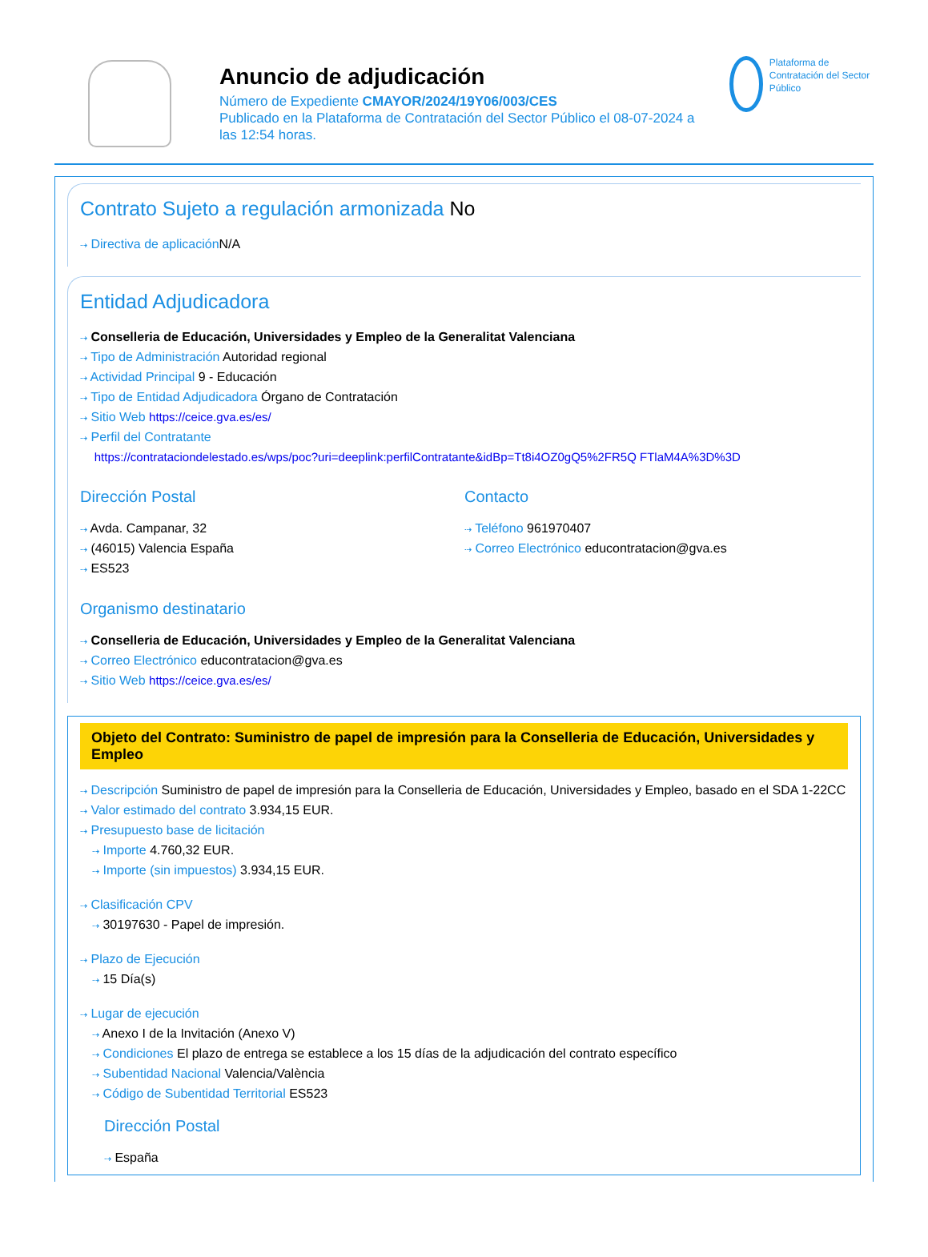Anuncio de adjudicación
Número de Expediente CMAYOR/2024/19Y06/003/CES
Publicado en la Plataforma de Contratación del Sector Público el 08-07-2024 a las 12:54 horas.
Plataforma de Contratación del Sector Público
Contrato Sujeto a regulación armonizada No
⇢ Directiva de aplicación N/A
Entidad Adjudicadora
⇢ Conselleria de Educación, Universidades y Empleo de la Generalitat Valenciana
⇢ Tipo de Administración Autoridad regional
⇢ Actividad Principal 9 - Educación
⇢ Tipo de Entidad Adjudicadora Órgano de Contratación
⇢ Sitio Web https://ceice.gva.es/es/
⇢ Perfil del Contratante
https://contrataciondelestado.es/wps/poc?uri=deeplink:perfilContratante&idBp=Tt8i4OZ0gQ5%2FR5Q FTlaM4A%3D%3D
Dirección Postal
⇢ Avda. Campanar, 32
⇢ (46015) Valencia España
⇢ ES523
Contacto
⇢ Teléfono 961970407
⇢ Correo Electrónico educontratacion@gva.es
Organismo destinatario
⇢ Conselleria de Educación, Universidades y Empleo de la Generalitat Valenciana
⇢ Correo Electrónico educontratacion@gva.es
⇢ Sitio Web https://ceice.gva.es/es/
Objeto del Contrato: Suministro de papel de impresión para la Conselleria de Educación, Universidades y Empleo
⇢ Descripción Suministro de papel de impresión para la Conselleria de Educación, Universidades y Empleo, basado en el SDA 1-22CC
⇢ Valor estimado del contrato 3.934,15 EUR.
⇢ Presupuesto base de licitación
⇢ Importe 4.760,32 EUR.
⇢ Importe (sin impuestos) 3.934,15 EUR.
⇢ Clasificación CPV
⇢ 30197630 - Papel de impresión.
⇢ Plazo de Ejecución
⇢ 15 Día(s)
⇢ Lugar de ejecución
⇢ Anexo I de la Invitación (Anexo V)
⇢ Condiciones El plazo de entrega se establece a los 15 días de la adjudicación del contrato específico
⇢ Subentidad Nacional Valencia/València
⇢ Código de Subentidad Territorial ES523
Dirección Postal
⇢ España